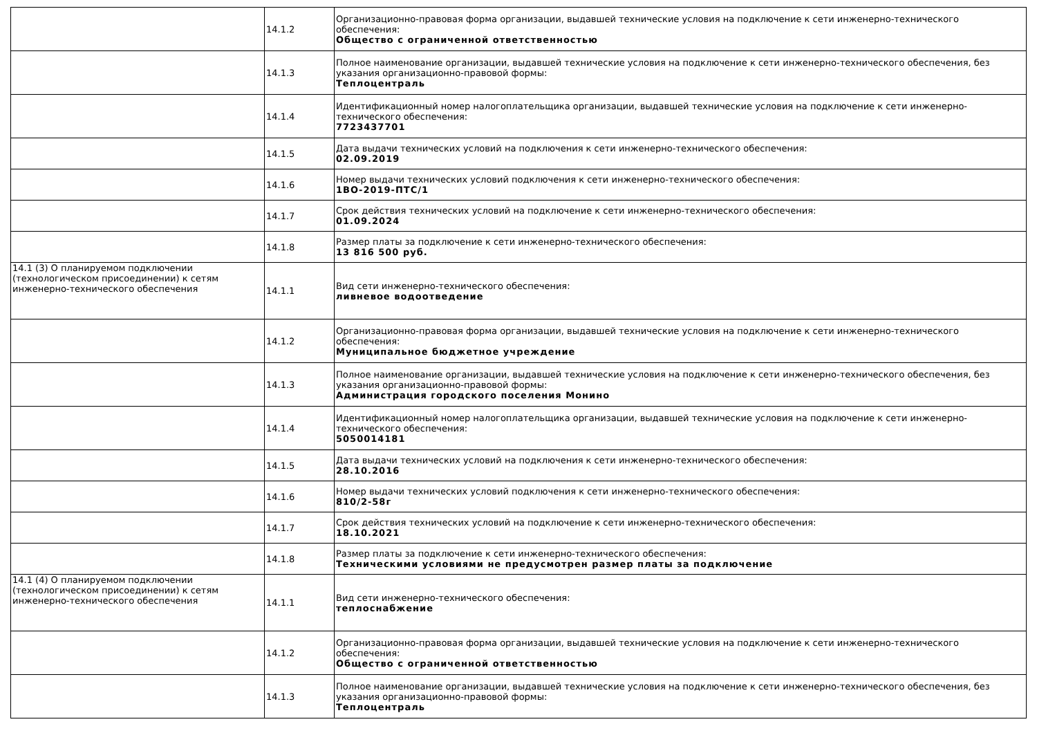| | 14.1.2 | Организационно-правовая форма организации, выдавшей технические условия на подключение к сети инженерно-технического обеспечения: Общество с ограниченной ответственностью |
| | 14.1.3 | Полное наименование организации, выдавшей технические условия на подключение к сети инженерно-технического обеспечения, без указания организационно-правовой формы: Теплоцентраль |
| | 14.1.4 | Идентификационный номер налогоплательщика организации, выдавшей технические условия на подключение к сети инженерно-технического обеспечения: 7723437701 |
| | 14.1.5 | Дата выдачи технических условий на подключения к сети инженерно-технического обеспечения: 02.09.2019 |
| | 14.1.6 | Номер выдачи технических условий подключения к сети инженерно-технического обеспечения: 1ВО-2019-ПТС/1 |
| | 14.1.7 | Срок действия технических условий на подключение к сети инженерно-технического обеспечения: 01.09.2024 |
| | 14.1.8 | Размер платы за подключение к сети инженерно-технического обеспечения: 13 816 500 руб. |
| 14.1 (3) О планируемом подключении (технологическом присоединении) к сетям инженерно-технического обеспечения | 14.1.1 | Вид сети инженерно-технического обеспечения: ливневое водоотведение |
| | 14.1.2 | Организационно-правовая форма организации, выдавшей технические условия на подключение к сети инженерно-технического обеспечения: Муниципальное бюджетное учреждение |
| | 14.1.3 | Полное наименование организации, выдавшей технические условия на подключение к сети инженерно-технического обеспечения, без указания организационно-правовой формы: Администрация городского поселения Монино |
| | 14.1.4 | Идентификационный номер налогоплательщика организации, выдавшей технические условия на подключение к сети инженерно-технического обеспечения: 5050014181 |
| | 14.1.5 | Дата выдачи технических условий на подключения к сети инженерно-технического обеспечения: 28.10.2016 |
| | 14.1.6 | Номер выдачи технических условий подключения к сети инженерно-технического обеспечения: 810/2-58г |
| | 14.1.7 | Срок действия технических условий на подключение к сети инженерно-технического обеспечения: 18.10.2021 |
| | 14.1.8 | Размер платы за подключение к сети инженерно-технического обеспечения: Техническими условиями не предусмотрен размер платы за подключение |
| 14.1 (4) О планируемом подключении (технологическом присоединении) к сетям инженерно-технического обеспечения | 14.1.1 | Вид сети инженерно-технического обеспечения: теплоснабжение |
| | 14.1.2 | Организационно-правовая форма организации, выдавшей технические условия на подключение к сети инженерно-технического обеспечения: Общество с ограниченной ответственностью |
| | 14.1.3 | Полное наименование организации, выдавшей технические условия на подключение к сети инженерно-технического обеспечения, без указания организационно-правовой формы: Теплоцентраль |